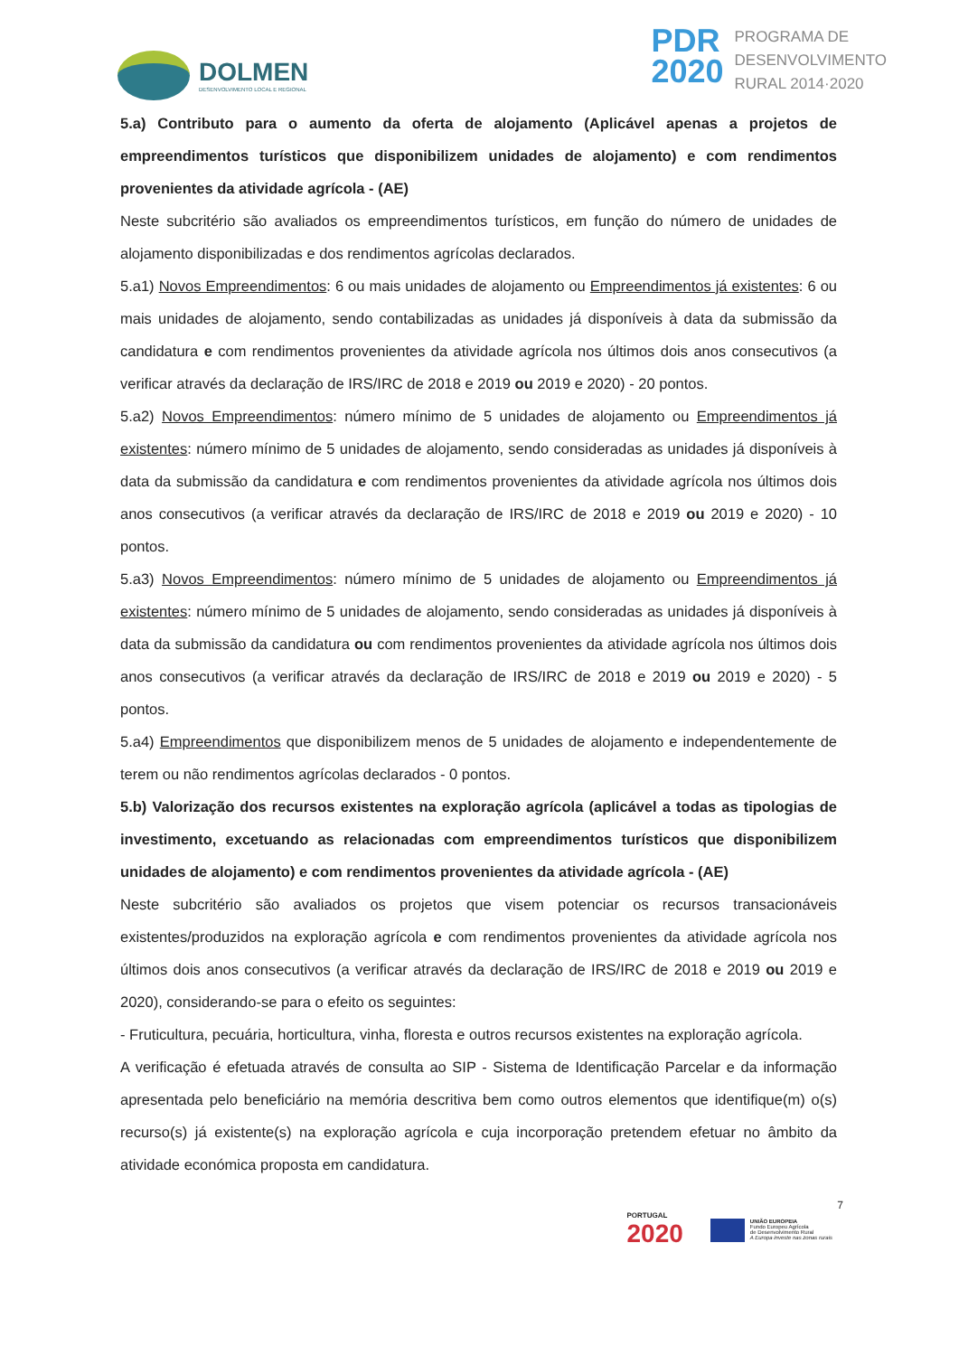DOLMEN
DESENVOLVIMENTO LOCAL E REGIONAL
PDR
2020
PROGRAMA DE
DESENVOLVIMENTO
RURAL 2014·2020
5.a) Contributo para o aumento da oferta de alojamento (Aplicável apenas a projetos de empreendimentos turísticos que disponibilizem unidades de alojamento) e com rendimentos provenientes da atividade agrícola - (AE)
Neste subcritério são avaliados os empreendimentos turísticos, em função do número de unidades de alojamento disponibilizadas e dos rendimentos agrícolas declarados.
5.a1) Novos Empreendimentos: 6 ou mais unidades de alojamento ou Empreendimentos já existentes: 6 ou mais unidades de alojamento, sendo contabilizadas as unidades já disponíveis à data da submissão da candidatura e com rendimentos provenientes da atividade agrícola nos últimos dois anos consecutivos (a verificar através da declaração de IRS/IRC de 2018 e 2019 ou 2019 e 2020) - 20 pontos.
5.a2) Novos Empreendimentos: número mínimo de 5 unidades de alojamento ou Empreendimentos já existentes: número mínimo de 5 unidades de alojamento, sendo consideradas as unidades já disponíveis à data da submissão da candidatura e com rendimentos provenientes da atividade agrícola nos últimos dois anos consecutivos (a verificar através da declaração de IRS/IRC de 2018 e 2019 ou 2019 e 2020) - 10 pontos.
5.a3) Novos Empreendimentos: número mínimo de 5 unidades de alojamento ou Empreendimentos já existentes: número mínimo de 5 unidades de alojamento, sendo consideradas as unidades já disponíveis à data da submissão da candidatura ou com rendimentos provenientes da atividade agrícola nos últimos dois anos consecutivos (a verificar através da declaração de IRS/IRC de 2018 e 2019 ou 2019 e 2020) - 5 pontos.
5.a4) Empreendimentos que disponibilizem menos de 5 unidades de alojamento e independentemente de terem ou não rendimentos agrícolas declarados - 0 pontos.
5.b) Valorização dos recursos existentes na exploração agrícola (aplicável a todas as tipologias de investimento, excetuando as relacionadas com empreendimentos turísticos que disponibilizem unidades de alojamento) e com rendimentos provenientes da atividade agrícola - (AE)
Neste subcritério são avaliados os projetos que visem potenciar os recursos transacionáveis existentes/produzidos na exploração agrícola e com rendimentos provenientes da atividade agrícola nos últimos dois anos consecutivos (a verificar através da declaração de IRS/IRC de 2018 e 2019 ou 2019 e 2020), considerando-se para o efeito os seguintes:
- Fruticultura, pecuária, horticultura, vinha, floresta e outros recursos existentes na exploração agrícola.
A verificação é efetuada através de consulta ao SIP - Sistema de Identificação Parcelar e da informação apresentada pelo beneficiário na memória descritiva bem como outros elementos que identifique(m) o(s) recurso(s) já existente(s) na exploração agrícola e cuja incorporação pretendem efetuar no âmbito da atividade económica proposta em candidatura.
7
PORTUGAL
2020
UNIÃO EUROPEIA
Fundo Europeu Agrícola
de Desenvolvimento Rural
A Europa investe nas zonas rurais